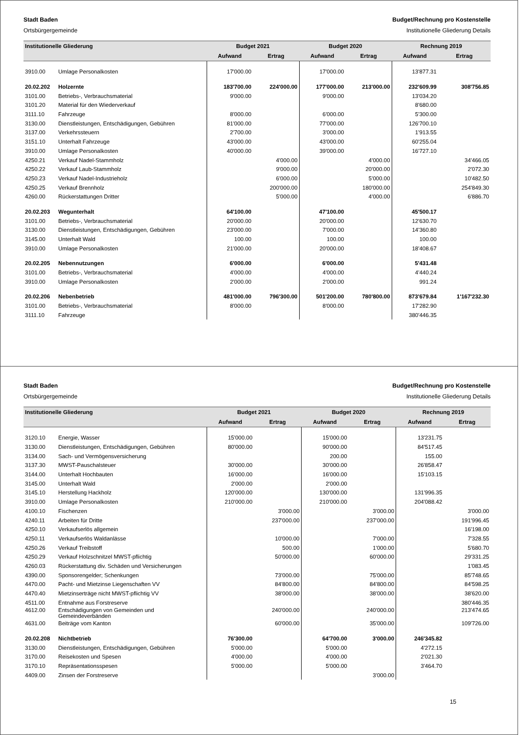Stadt Baden
Ortsbürgergemeinde
Budget/Rechnung pro Kostenstelle
Institutionelle Gliederung Details
| Institutionelle Gliederung | | Budget 2021 | | Budget 2020 | | Rechnung 2019 | |
| --- | --- | --- | --- | --- | --- | --- | --- |
| | | Aufwand | Ertrag | Aufwand | Ertrag | Aufwand | Ertrag |
| 3910.00 | Umlage Personalkosten | 17'000.00 | | 17'000.00 | | 13'877.31 | |
| 20.02.202 | Holzernte | 183'700.00 | 224'000.00 | 177'000.00 | 213'000.00 | 232'609.99 | 308'756.85 |
| 3101.00 | Betriebs-, Verbrauchsmaterial | 9'000.00 | | 9'000.00 | | 13'034.20 | |
| 3101.20 | Material für den Wiederverkauf | | | | | 8'680.00 | |
| 3111.10 | Fahrzeuge | 8'000.00 | | 6'000.00 | | 5'300.00 | |
| 3130.00 | Dienstleistungen, Entschädigungen, Gebühren | 81'000.00 | | 77'000.00 | | 126'700.10 | |
| 3137.00 | Verkehrssteuern | 2'700.00 | | 3'000.00 | | 1'913.55 | |
| 3151.10 | Unterhalt Fahrzeuge | 43'000.00 | | 43'000.00 | | 60'255.04 | |
| 3910.00 | Umlage Personalkosten | 40'000.00 | | 39'000.00 | | 16'727.10 | |
| 4250.21 | Verkauf Nadel-Stammholz | | 4'000.00 | | 4'000.00 | | 34'466.05 |
| 4250.22 | Verkauf Laub-Stammholz | | 9'000.00 | | 20'000.00 | | 2'072.30 |
| 4250.23 | Verkauf Nadel-Industrieholz | | 6'000.00 | | 5'000.00 | | 10'482.50 |
| 4250.25 | Verkauf Brennholz | | 200'000.00 | | 180'000.00 | | 254'849.30 |
| 4260.00 | Rückerstattungen Dritter | | 5'000.00 | | 4'000.00 | | 6'886.70 |
| 20.02.203 | Wegunterhalt | 64'100.00 | | 47'100.00 | | 45'500.17 | |
| 3101.00 | Betriebs-, Verbrauchsmaterial | 20'000.00 | | 20'000.00 | | 12'630.70 | |
| 3130.00 | Dienstleistungen, Entschädigungen, Gebühren | 23'000.00 | | 7'000.00 | | 14'360.80 | |
| 3145.00 | Unterhalt Wald | 100.00 | | 100.00 | | 100.00 | |
| 3910.00 | Umlage Personalkosten | 21'000.00 | | 20'000.00 | | 18'408.67 | |
| 20.02.205 | Nebennutzungen | 6'000.00 | | 6'000.00 | | 5'431.48 | |
| 3101.00 | Betriebs-, Verbrauchsmaterial | 4'000.00 | | 4'000.00 | | 4'440.24 | |
| 3910.00 | Umlage Personalkosten | 2'000.00 | | 2'000.00 | | 991.24 | |
| 20.02.206 | Nebenbetrieb | 481'000.00 | 796'300.00 | 501'200.00 | 780'800.00 | 873'679.84 | 1'167'232.30 |
| 3101.00 | Betriebs-, Verbrauchsmaterial | 8'000.00 | | 8'000.00 | | 17'282.90 | |
| 3111.10 | Fahrzeuge | | | | | 380'446.35 | |
Stadt Baden
Ortsbürgergemeinde
Budget/Rechnung pro Kostenstelle
Institutionelle Gliederung Details
| Institutionelle Gliederung | | Budget 2021 | | Budget 2020 | | Rechnung 2019 | |
| --- | --- | --- | --- | --- | --- | --- | --- |
| | | Aufwand | Ertrag | Aufwand | Ertrag | Aufwand | Ertrag |
| 3120.10 | Energie, Wasser | 15'000.00 | | 15'000.00 | | 13'231.75 | |
| 3130.00 | Dienstleistungen, Entschädigungen, Gebühren | 80'000.00 | | 90'000.00 | | 84'517.45 | |
| 3134.00 | Sach- und Vermögensversicherung | | | 200.00 | | 155.00 | |
| 3137.30 | MWST-Pauschalsteuer | 30'000.00 | | 30'000.00 | | 26'858.47 | |
| 3144.00 | Unterhalt Hochbauten | 16'000.00 | | 16'000.00 | | 15'103.15 | |
| 3145.00 | Unterhalt Wald | 2'000.00 | | 2'000.00 | | | |
| 3145.10 | Herstellung Hackholz | 120'000.00 | | 130'000.00 | | 131'996.35 | |
| 3910.00 | Umlage Personalkosten | 210'000.00 | | 210'000.00 | | 204'088.42 | |
| 4100.10 | Fischenzen | | 3'000.00 | | 3'000.00 | | 3'000.00 |
| 4240.11 | Arbeiten für Dritte | | 237'000.00 | | 237'000.00 | | 191'996.45 |
| 4250.10 | Verkaufserlös allgemein | | | | | | 16'198.00 |
| 4250.11 | Verkaufserlös Waldanlässe | | 10'000.00 | | 7'000.00 | | 7'328.55 |
| 4250.26 | Verkauf Treibstoff | | 500.00 | | 1'000.00 | | 5'680.70 |
| 4250.29 | Verkauf Holzschnitzel MWST-pflichtig | | 50'000.00 | | 60'000.00 | | 29'331.25 |
| 4260.03 | Rückerstattung div. Schäden und Versicherungen | | | | | | 1'083.45 |
| 4390.00 | Sponsorengelder; Schenkungen | | 73'000.00 | | 75'000.00 | | 85'748.65 |
| 4470.00 | Pacht- und Mietzinse Liegenschaften VV | | 84'800.00 | | 84'800.00 | | 84'598.25 |
| 4470.40 | Mietzinserträge nicht MWST-pflichtig VV | | 38'000.00 | | 38'000.00 | | 38'620.00 |
| 4511.00 | Entnahme aus Forstreserve | | | | | | 380'446.35 |
| 4612.00 | Entschädigungen von Gemeinden und Gemeindeverbänden | | 240'000.00 | | 240'000.00 | | 213'474.65 |
| 4631.00 | Beiträge vom Kanton | | 60'000.00 | | 35'000.00 | | 109'726.00 |
| 20.02.208 | Nichtbetrieb | 76'300.00 | | 64'700.00 | 3'000.00 | 246'345.82 | |
| 3130.00 | Dienstleistungen, Entschädigungen, Gebühren | 5'000.00 | | 5'000.00 | | 4'272.15 | |
| 3170.00 | Reisekosten und Spesen | 4'000.00 | | 4'000.00 | | 2'021.30 | |
| 3170.10 | Repräsentationsspesen | 5'000.00 | | 5'000.00 | | 3'464.70 | |
| 4409.00 | Zinsen der Forstreserve | | | | 3'000.00 | | |
15